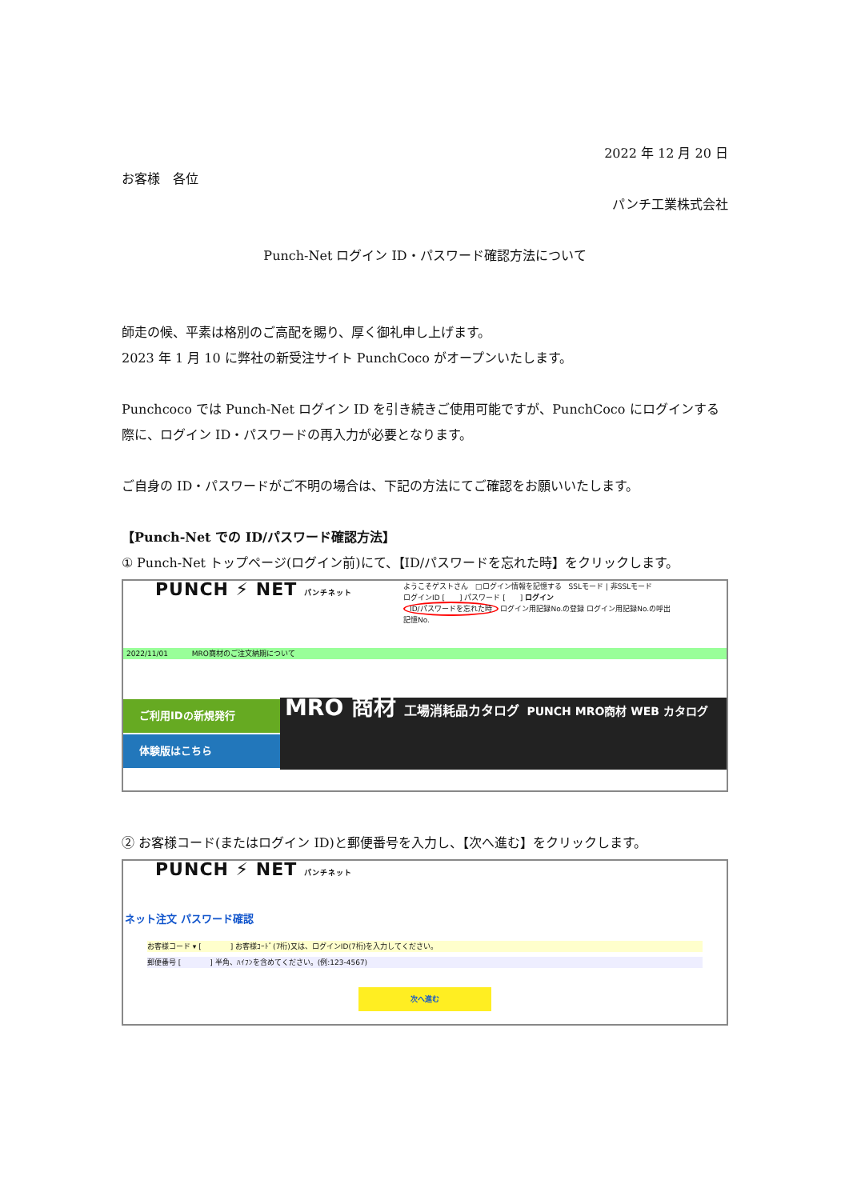2022 年 12 月 20 日
お客様　各位
パンチ工業株式会社
Punch-Net ログイン ID・パスワード確認方法について
師走の候、平素は格別のご高配を賜り、厚く御礼申し上げます。
2023 年 1 月 10 に弊社の新受注サイト PunchCoco がオープンいたします。
Punchcoco では Punch-Net ログイン ID を引き続きご使用可能ですが、PunchCoco にログインする際に、ログイン ID・パスワードの再入力が必要となります。
ご自身の ID・パスワードがご不明の場合は、下記の方法にてご確認をお願いいたします。
【Punch-Net での ID/パスワード確認方法】
① Punch-Net トップページ(ログイン前)にて、【ID/パスワードを忘れた時】をクリックします。
PUNCH ⚡ NET パンチネット
ようこそゲストさん　□ログイン情報を記憶する　SSLモード | 非SSLモード
ログインID [　　] パスワード [　　] ログイン
ID/パスワードを忘れた時 ログイン用記録No.の登録 ログイン用記録No.の呼出
記憶No.
2022/11/01 　　　MRO商材のご注文納期について
ご利用IDの新規発行
体験版はこちら
MRO 商材 工場消耗品カタログ PUNCH MRO商材 WEB カタログ
② お客様コード(またはログイン ID)と郵便番号を入力し、【次へ進む】をクリックします。
PUNCH ⚡ NET パンチネット
ネット注文 パスワード確認
お客様コード ▾ [　　　　] お客様ｺｰﾄﾞ(7桁)又は、ログインID(7桁)を入力してください。
郵便番号 [　　　　] 半角、ﾊｲﾌﾝを含めてください。(例:123-4567)
次へ進む